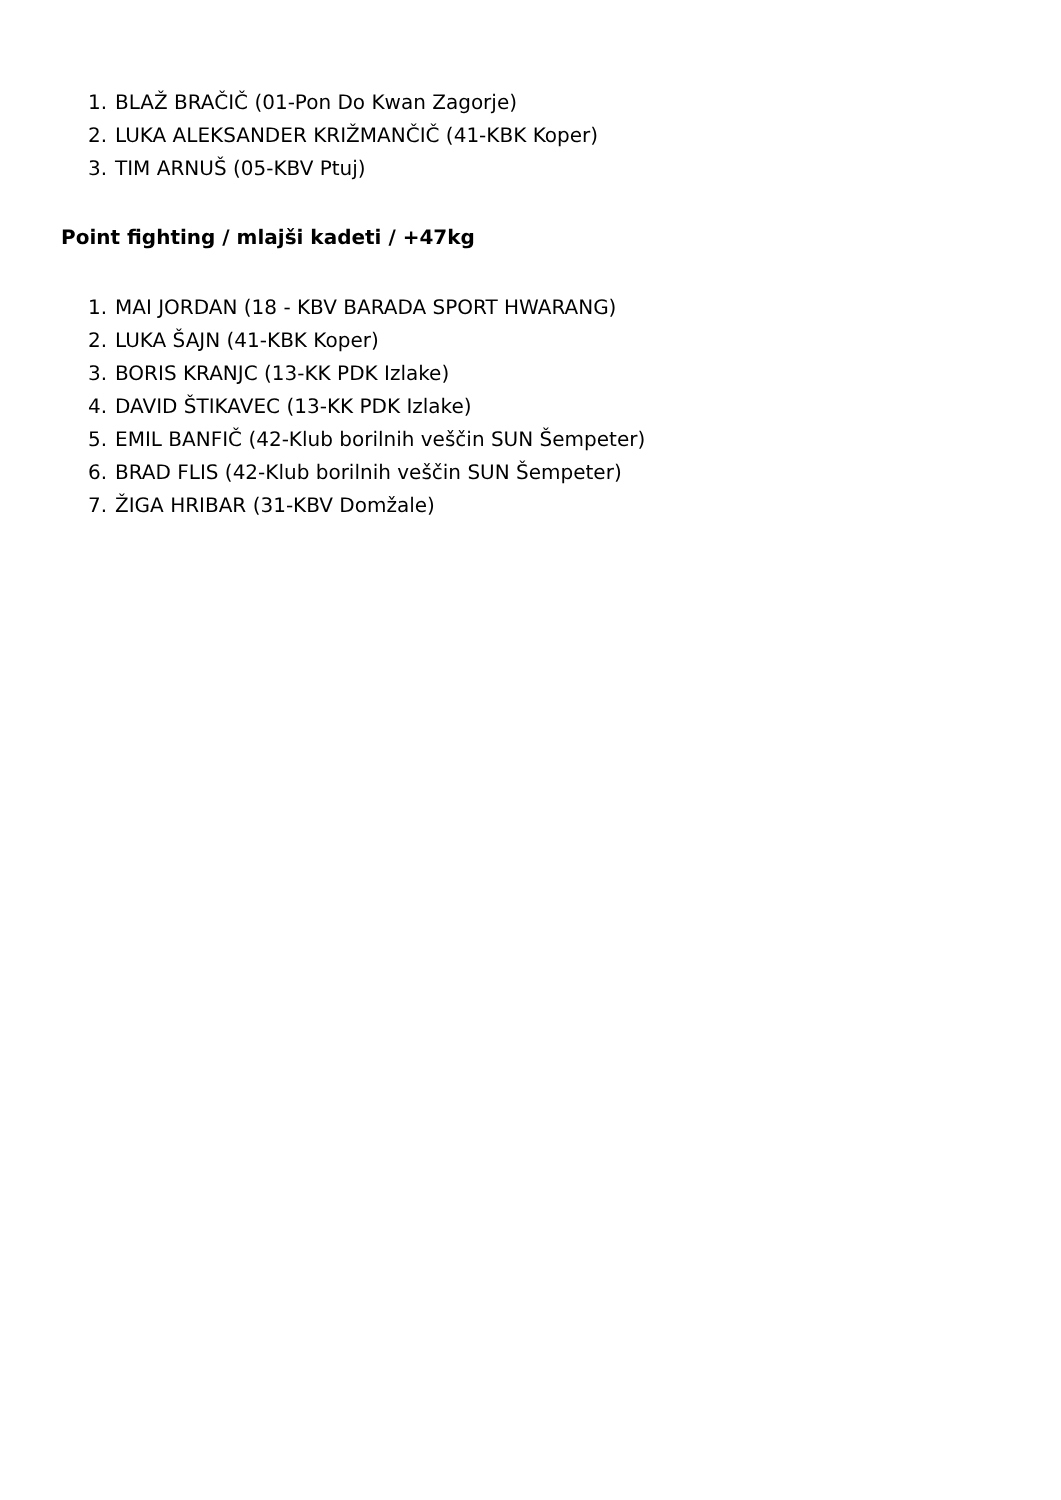1. BLAŽ BRAČIČ (01-Pon Do Kwan Zagorje)
2. LUKA ALEKSANDER KRIŽMANČIČ (41-KBK Koper)
3. TIM ARNUŠ (05-KBV Ptuj)
Point fighting / mlajši kadeti / +47kg
1. MAI JORDAN (18 - KBV BARADA SPORT HWARANG)
2. LUKA ŠAJN (41-KBK Koper)
3. BORIS KRANJC (13-KK PDK Izlake)
4. DAVID ŠTIKAVEC (13-KK PDK Izlake)
5. EMIL BANFIČ (42-Klub borilnih veščin SUN Šempeter)
6. BRAD FLIS (42-Klub borilnih veščin SUN Šempeter)
7. ŽIGA HRIBAR (31-KBV Domžale)